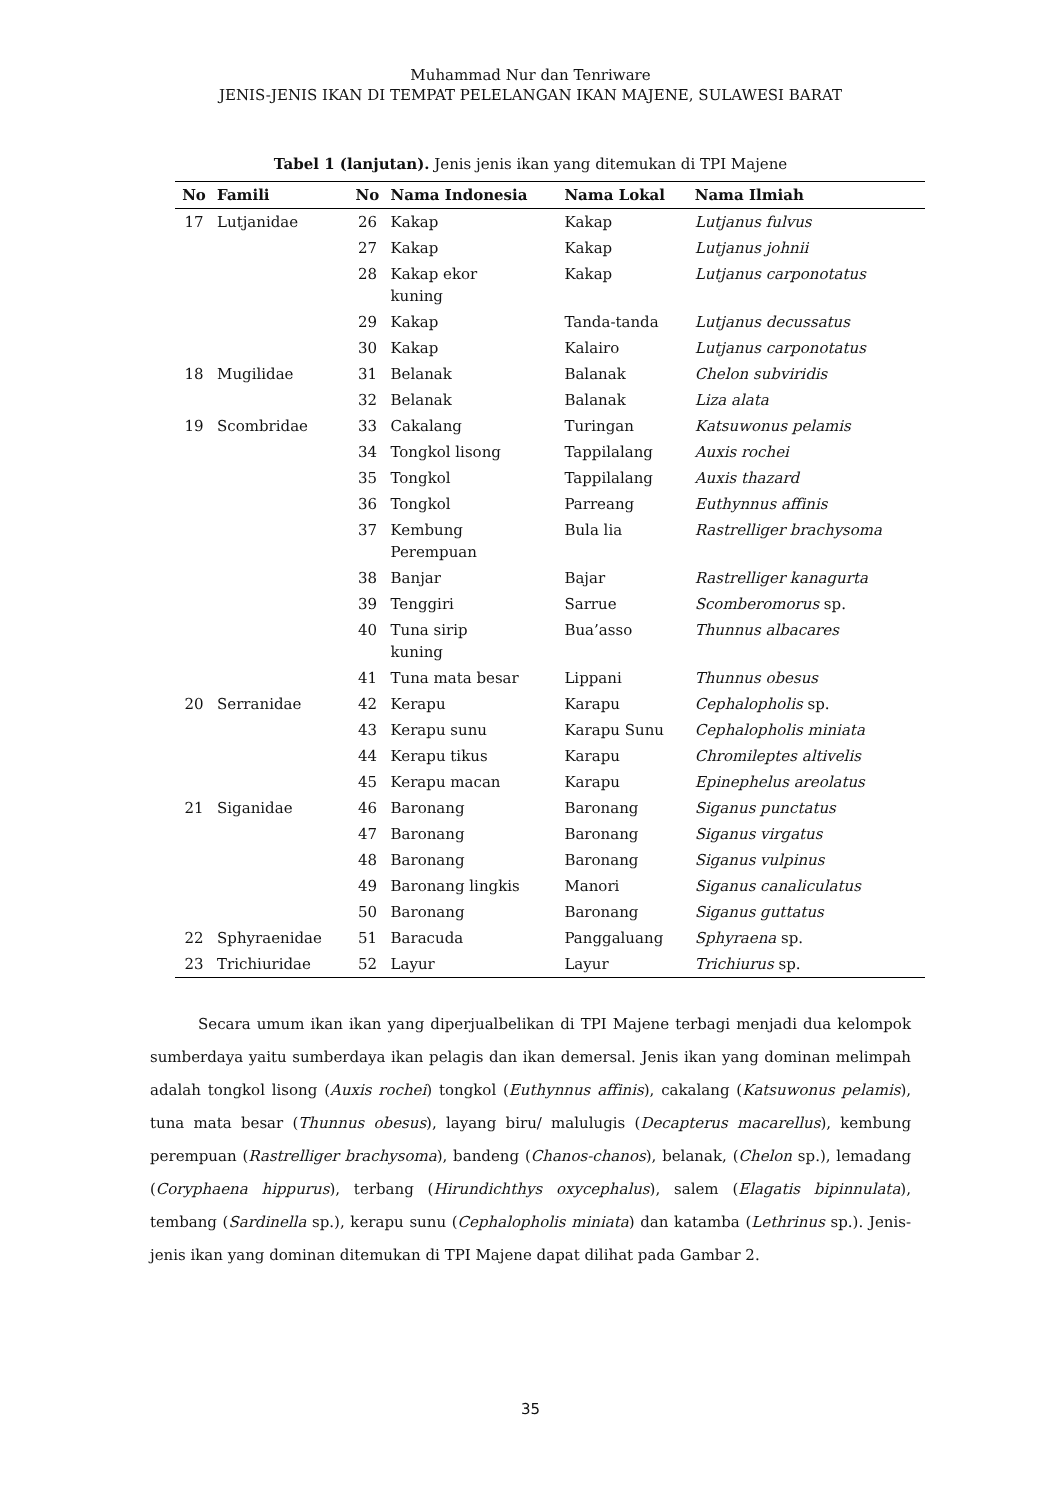Muhammad Nur dan Tenriware
JENIS-JENIS IKAN DI TEMPAT PELELANGAN IKAN MAJENE, SULAWESI BARAT
Tabel 1 (lanjutan). Jenis jenis ikan yang ditemukan di TPI Majene
| No | Famili | No | Nama Indonesia | Nama Lokal | Nama Ilmiah |
| --- | --- | --- | --- | --- | --- |
| 17 | Lutjanidae | 26 | Kakap | Kakap | Lutjanus fulvus |
| | | 27 | Kakap | Kakap | Lutjanus johnii |
| | | 28 | Kakap ekor kuning | Kakap | Lutjanus carponotatus |
| | | 29 | Kakap | Tanda-tanda | Lutjanus decussatus |
| | | 30 | Kakap | Kalairo | Lutjanus carponotatus |
| 18 | Mugilidae | 31 | Belanak | Balanak | Chelon subviridis |
| | | 32 | Belanak | Balanak | Liza alata |
| 19 | Scombridae | 33 | Cakalang | Turingan | Katsuwonus pelamis |
| | | 34 | Tongkol lisong | Tappilalang | Auxis rochei |
| | | 35 | Tongkol | Tappilalang | Auxis thazard |
| | | 36 | Tongkol | Parreang | Euthynnus affinis |
| | | 37 | Kembung Perempuan | Bula lia | Rastrelliger brachysoma |
| | | 38 | Banjar | Bajar | Rastrelliger kanagurta |
| | | 39 | Tenggiri | Sarrue | Scomberomorus sp. |
| | | 40 | Tuna sirip kuning | Bua’asso | Thunnus albacares |
| | | 41 | Tuna mata besar | Lippani | Thunnus obesus |
| 20 | Serranidae | 42 | Kerapu | Karapu | Cephalopholis sp. |
| | | 43 | Kerapu sunu | Karapu Sunu | Cephalopholis miniata |
| | | 44 | Kerapu tikus | Karapu | Chromileptes altivelis |
| | | 45 | Kerapu macan | Karapu | Epinephelus areolatus |
| 21 | Siganidae | 46 | Baronang | Baronang | Siganus punctatus |
| | | 47 | Baronang | Baronang | Siganus virgatus |
| | | 48 | Baronang | Baronang | Siganus vulpinus |
| | | 49 | Baronang lingkis | Manori | Siganus canaliculatus |
| | | 50 | Baronang | Baronang | Siganus guttatus |
| 22 | Sphyraenidae | 51 | Baracuda | Panggaluang | Sphyraena sp. |
| 23 | Trichiuridae | 52 | Layur | Layur | Trichiurus sp. |
Secara umum ikan ikan yang diperjualbelikan di TPI Majene terbagi menjadi dua kelompok sumberdaya yaitu sumberdaya ikan pelagis dan ikan demersal. Jenis ikan yang dominan melimpah adalah tongkol lisong (Auxis rochei) tongkol (Euthynnus affinis), cakalang (Katsuwonus pelamis), tuna mata besar (Thunnus obesus), layang biru/ malulugis (Decapterus macarellus), kembung perempuan (Rastrelliger brachysoma), bandeng (Chanos-chanos), belanak, (Chelon sp.), lemadang (Coryphaena hippurus), terbang (Hirundichthys oxycephalus), salem (Elagatis bipinnulata), tembang (Sardinella sp.), kerapu sunu (Cephalopholis miniata) dan katamba (Lethrinus sp.). Jenis-jenis ikan yang dominan ditemukan di TPI Majene dapat dilihat pada Gambar 2.
35